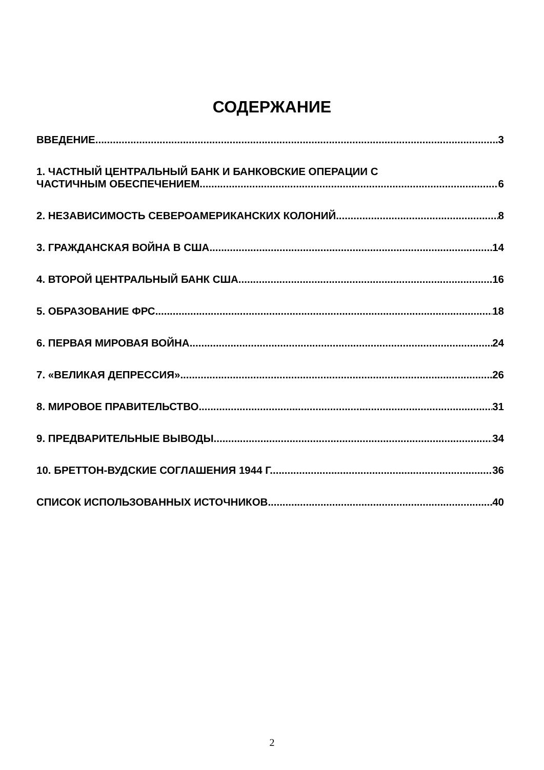СОДЕРЖАНИЕ
ВВЕДЕНИЕ 3
1. ЧАСТНЫЙ ЦЕНТРАЛЬНЫЙ БАНК И БАНКОВСКИЕ ОПЕРАЦИИ С
ЧАСТИЧНЫМ ОБЕСПЕЧЕНИЕМ 6
2. НЕЗАВИСИМОСТЬ СЕВЕРОАМЕРИКАНСКИХ КОЛОНИЙ 8
3. ГРАЖДАНСКАЯ ВОЙНА В США 14
4. ВТОРОЙ ЦЕНТРАЛЬНЫЙ БАНК США 16
5. ОБРАЗОВАНИЕ ФРС 18
6. ПЕРВАЯ МИРОВАЯ ВОЙНА 24
7. «ВЕЛИКАЯ ДЕПРЕССИЯ» 26
8. МИРОВОЕ ПРАВИТЕЛЬСТВО 31
9. ПРЕДВАРИТЕЛЬНЫЕ ВЫВОДЫ 34
10. БРЕТТОН-ВУДСКИЕ СОГЛАШЕНИЯ 1944 Г. 36
СПИСОК ИСПОЛЬЗОВАННЫХ ИСТОЧНИКОВ 40
2